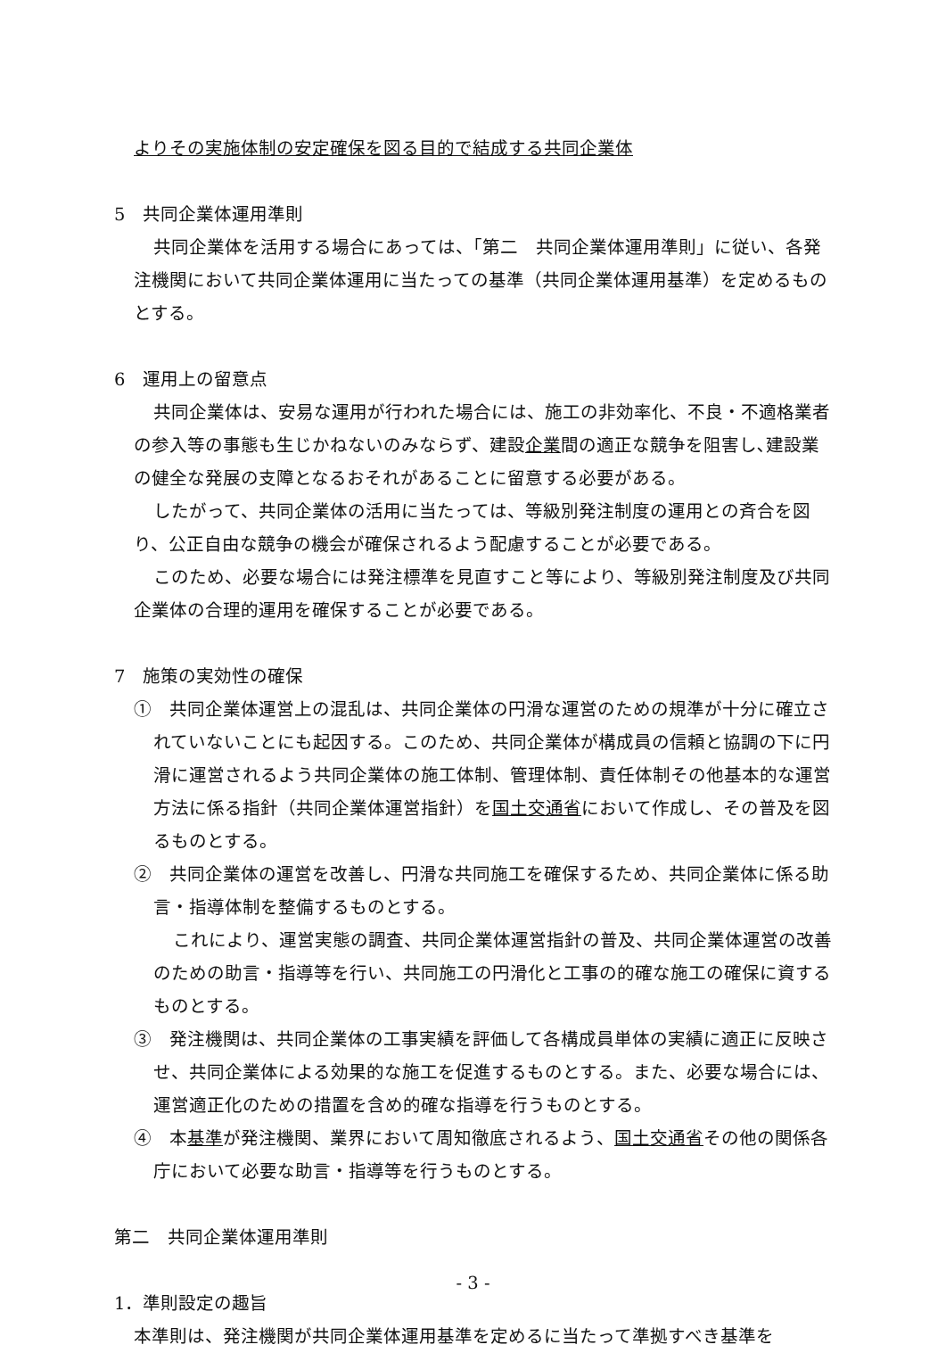よりその実施体制の安定確保を図る目的で結成する共同企業体
5　共同企業体運用準則
共同企業体を活用する場合にあっては、「第二　共同企業体運用準則」に従い、各発注機関において共同企業体運用に当たっての基準（共同企業体運用基準）を定めるものとする。
6　運用上の留意点
共同企業体は、安易な運用が行われた場合には、施工の非効率化、不良・不適格業者の参入等の事態も生じかねないのみならず、建設企業間の適正な競争を阻害し､建設業の健全な発展の支障となるおそれがあることに留意する必要がある。
したがって、共同企業体の活用に当たっては、等級別発注制度の運用との斉合を図り、公正自由な競争の機会が確保されるよう配慮することが必要である。
このため、必要な場合には発注標準を見直すこと等により、等級別発注制度及び共同企業体の合理的運用を確保することが必要である。
7　施策の実効性の確保
①　共同企業体運営上の混乱は、共同企業体の円滑な運営のための規準が十分に確立されていないことにも起因する。このため、共同企業体が構成員の信頼と協調の下に円滑に運営されるよう共同企業体の施工体制、管理体制、責任体制その他基本的な運営方法に係る指針（共同企業体運営指針）を国土交通省において作成し、その普及を図るものとする。
②　共同企業体の運営を改善し、円滑な共同施工を確保するため、共同企業体に係る助言・指導体制を整備するものとする。
これにより、運営実態の調査、共同企業体運営指針の普及、共同企業体運営の改善のための助言・指導等を行い、共同施工の円滑化と工事の的確な施工の確保に資するものとする。
③　発注機関は、共同企業体の工事実績を評価して各構成員単体の実績に適正に反映させ、共同企業体による効果的な施工を促進するものとする。また、必要な場合には、運営適正化のための措置を含め的確な指導を行うものとする。
④　本基準が発注機関、業界において周知徹底されるよう、国土交通省その他の関係各庁において必要な助言・指導等を行うものとする。
第二　共同企業体運用準則
1．準則設定の趣旨
本準則は、発注機関が共同企業体運用基準を定めるに当たって準拠すべき基準を
- 3 -